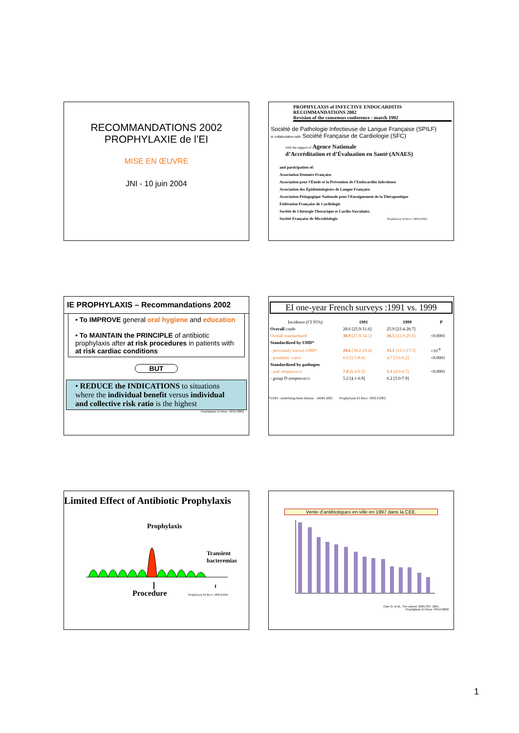RECOMMANDATIONS 2002
PROPHYLAXIE de l’EI
MISE EN ŒUVRE
JNI - 10 juin 2004
PROPHYLAXIS of INFECTIVE ENDOCARDITIS
RECOMMANDATIONS 2002
Revision of the consensus conference - march 1992
Société de Pathologie Infectieuse de Langue Française (SPILF)
in collaboration with Société Française de Cardiologie (SFC)
with the support of Agence Nationale
d’Accréditation et d’Évaluation en Santé (ANAES)
and participation of:
Association Dentaire Française
Association pour l’Étude et la Prévention de l’Endocardite Infectieuse
Association des Épidémiologistes de Langue Française
Association Pédagogique Nationale pour l’Enseignement de la Thérapeutique
Fédération Française de Cardiologie
Société de Chirurgie Thoracique et Cardio-Vasculaire,
Société Française de Microbiologie Prophylaxie EI Reco -SPILF2002
IE PROPHYLAXIS – Recommandations 2002
• To IMPROVE general oral hygiene and education
• To MAINTAIN the PRINCIPLE of antibiotic prophylaxis after at risk procedures in patients with at risk cardiac conditions
BUT
• REDUCE the INDICATIONS to situations where the individual benefit versus individual and collective risk ratio is the highest
Prophylaxie EI Reco -SPILF2002
EI one-year French surveys :1991 vs. 1999
| Incidence (CI 95%) | 1991 | 1999 | P |
| --- | --- | --- | --- |
| Overall crude | 28.6 [25.9-31.6] | 25.9 [23.4-28.7] | |
| Overall standardized | 30.9 [27.9-34.1] | 26.5 [23.9-29.6] | <0.0001 |
| Standardized by UHD* | | | |
| - previously known UHD* | 20.6 [18.2-23.4] | 15.1 [13.1-17.5] | <10<sup>-8</sup> |
| - prosthetic valve | 6.9 [5.5-8.6] | 4.7 [3.6-6.2] | <0.0001 |
| Standardized by pathogen | | | |
| - oral streptococci | 7.0 [6.4-9.5] | 5.1 [4.0-6.7] | <0.0001 |
| - group D streptococci | 5.2 [4.1-6.9] | 6.2 [5.0-7.9] | |
*UHD : underlying heart disease JAMA 2002 Prophylaxie EI Reco -SPILF2002
Limited Effect of Antibiotic Prophylaxis
Prophylaxis
Transient
bacteremias
t
Procedure Prophylaxie EI Reco -SPILF2002
Vente d’antibiotiques en ville en 1997 dans la CEE.
Cars O. et al., The Lancet, 2001;357: 1851
Prophylaxie EI Reco -SPILF2002
1